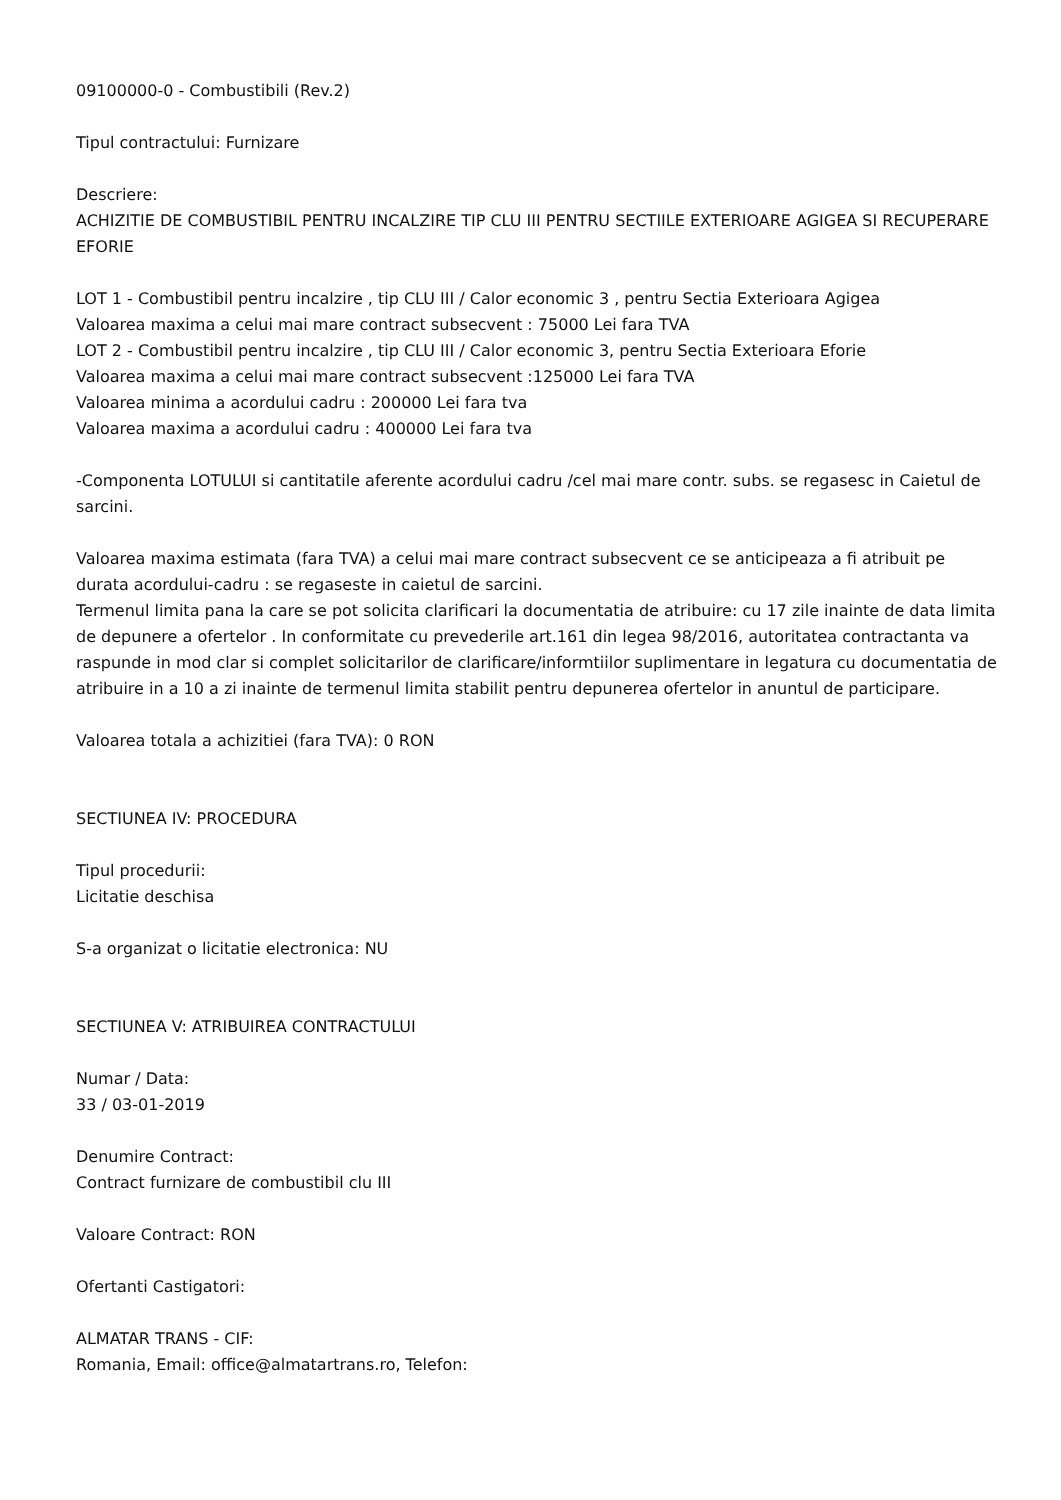09100000-0 - Combustibili (Rev.2)
Tipul contractului: Furnizare
Descriere:
ACHIZITIE DE COMBUSTIBIL PENTRU INCALZIRE TIP CLU III PENTRU SECTIILE EXTERIOARE AGIGEA SI RECUPERARE EFORIE
LOT 1 - Combustibil pentru incalzire , tip CLU III / Calor economic 3 , pentru Sectia Exterioara Agigea
Valoarea maxima a celui mai mare contract subsecvent : 75000 Lei fara TVA
LOT 2 - Combustibil pentru incalzire , tip CLU III / Calor economic 3, pentru Sectia Exterioara Eforie
Valoarea maxima a celui mai mare contract subsecvent :125000 Lei fara TVA
Valoarea minima a acordului cadru : 200000 Lei fara tva
Valoarea maxima a acordului cadru : 400000 Lei fara tva
-Componenta LOTULUI si cantitatile aferente acordului cadru /cel mai mare contr. subs. se regasesc in Caietul de sarcini.
Valoarea maxima estimata (fara TVA) a celui mai mare contract subsecvent ce se anticipeaza a fi atribuit pe durata acordului-cadru : se regaseste in caietul de sarcini.
Termenul limita pana la care se pot solicita clarificari la documentatia de atribuire: cu 17 zile inainte de data limita de depunere a ofertelor . In conformitate cu prevederile art.161 din legea 98/2016, autoritatea contractanta va raspunde in mod clar si complet solicitarilor de clarificare/informtiilor suplimentare in legatura cu documentatia de atribuire in a 10 a zi inainte de termenul limita stabilit pentru depunerea ofertelor in anuntul de participare.
Valoarea totala a achizitiei (fara TVA): 0 RON
SECTIUNEA IV: PROCEDURA
Tipul procedurii:
Licitatie deschisa
S-a organizat o licitatie electronica: NU
SECTIUNEA V: ATRIBUIREA CONTRACTULUI
Numar / Data:
33 / 03-01-2019
Denumire Contract:
Contract furnizare de combustibil clu III
Valoare Contract: RON
Ofertanti Castigatori:
ALMATAR TRANS - CIF:
Romania, Email: office@almatartrans.ro, Telefon: